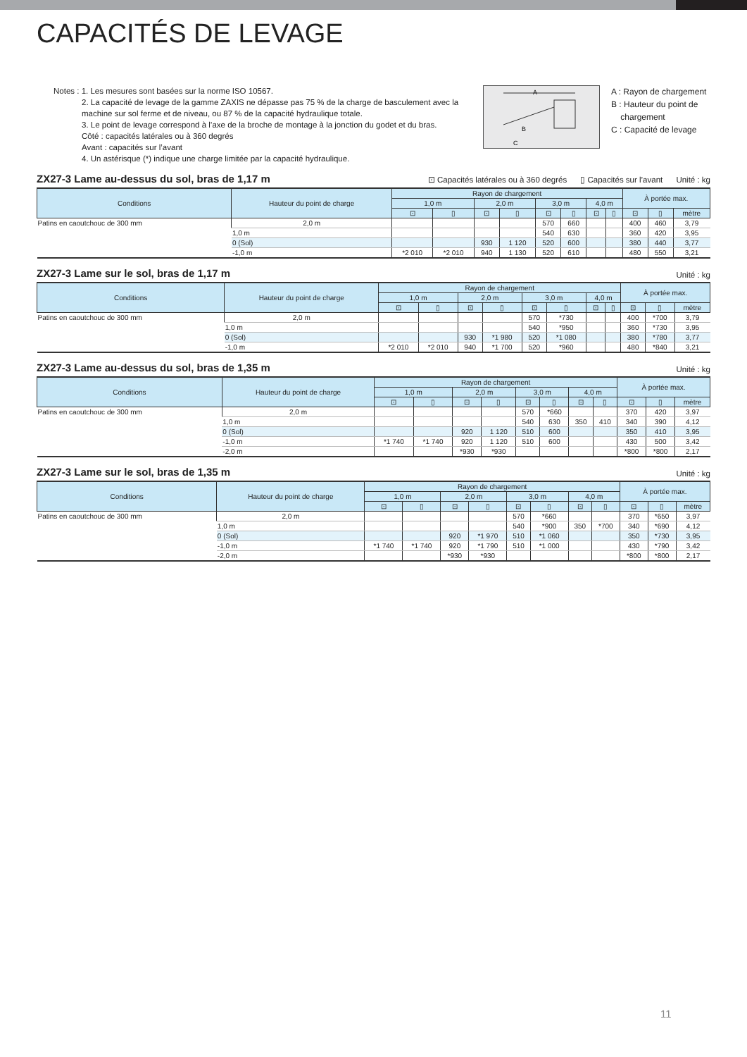CAPACITÉS DE LEVAGE
Notes : 1. Les mesures sont basées sur la norme ISO 10567.
2. La capacité de levage de la gamme ZAXIS ne dépasse pas 75 % de la charge de basculement avec la machine sur sol ferme et de niveau, ou 87 % de la capacité hydraulique totale.
3. Le point de levage correspond à l’axe de la broche de montage à la jonction du godet et du bras.
Côté : capacités latérales ou à 360 degrés
Avant : capacités sur l’avant
4. Un astérisque (*) indique une charge limitée par la capacité hydraulique.
A
B
C
A : Rayon de chargement
B : Hauteur du point de
chargement
C : Capacité de levage
ZX27-3 Lame au-dessus du sol, bras de 1,17 m ⊡ Capacités latérales ou à 360 degrés ▯ Capacités sur l’avant Unité : kg
| Conditions | Hauteur du point de charge | Rayon de chargement | | | | | | | | À portée max. | | |
| --- | --- | --- | --- | --- | --- | --- | --- | --- | --- | --- | --- | --- |
| | | 1,0 m | | 2,0 m | | 3,0 m | | 4,0 m | | | | |
| | | ⊡ | ▯ | ⊡ | ▯ | ⊡ | ▯ | ⊡ | ▯ | ⊡ | ▯ | mètre |
| Patins en caoutchouc de 300 mm | 2,0 m | | | | | 570 | 660 | | | 400 | 460 | 3,79 |
| | 1,0 m | | | | | 540 | 630 | | | 360 | 420 | 3,95 |
| | 0 (Sol) | | | 930 | 1 120 | 520 | 600 | | | 380 | 440 | 3,77 |
| | -1,0 m | *2 010 | *2 010 | 940 | 1 130 | 520 | 610 | | | 480 | 550 | 3,21 |
ZX27-3 Lame sur le sol, bras de 1,17 m Unité : kg
| Conditions | Hauteur du point de charge | Rayon de chargement | | | | | | | | À portée max. | | |
| --- | --- | --- | --- | --- | --- | --- | --- | --- | --- | --- | --- | --- |
| | | 1,0 m | | 2,0 m | | 3,0 m | | 4,0 m | | | | |
| | | ⊡ | ▯ | ⊡ | ▯ | ⊡ | ▯ | ⊡ | ▯ | ⊡ | ▯ | mètre |
| Patins en caoutchouc de 300 mm | 2,0 m | | | | | 570 | *730 | | | 400 | *700 | 3,79 |
| | 1,0 m | | | | | 540 | *950 | | | 360 | *730 | 3,95 |
| | 0 (Sol) | | | 930 | *1 980 | 520 | *1 080 | | | 380 | *780 | 3,77 |
| | -1,0 m | *2 010 | *2 010 | 940 | *1 700 | 520 | *960 | | | 480 | *840 | 3,21 |
ZX27-3 Lame au-dessus du sol, bras de 1,35 m Unité : kg
| Conditions | Hauteur du point de charge | Rayon de chargement | | | | | | | | À portée max. | | |
| --- | --- | --- | --- | --- | --- | --- | --- | --- | --- | --- | --- | --- |
| | | 1,0 m | | 2,0 m | | 3,0 m | | 4,0 m | | | | |
| | | ⊡ | ▯ | ⊡ | ▯ | ⊡ | ▯ | ⊡ | ▯ | ⊡ | ▯ | mètre |
| Patins en caoutchouc de 300 mm | 2,0 m | | | | | 570 | *660 | | | 370 | 420 | 3,97 |
| | 1,0 m | | | | | 540 | 630 | 350 | 410 | 340 | 390 | 4,12 |
| | 0 (Sol) | | | 920 | 1 120 | 510 | 600 | | | 350 | 410 | 3,95 |
| | -1,0 m | *1 740 | *1 740 | 920 | 1 120 | 510 | 600 | | | 430 | 500 | 3,42 |
| | -2,0 m | | | *930 | *930 | | | | | *800 | *800 | 2,17 |
ZX27-3 Lame sur le sol, bras de 1,35 m Unité : kg
| Conditions | Hauteur du point de charge | Rayon de chargement | | | | | | | | À portée max. | | |
| --- | --- | --- | --- | --- | --- | --- | --- | --- | --- | --- | --- | --- |
| | | 1,0 m | | 2,0 m | | 3,0 m | | 4,0 m | | | | |
| | | ⊡ | ▯ | ⊡ | ▯ | ⊡ | ▯ | ⊡ | ▯ | ⊡ | ▯ | mètre |
| Patins en caoutchouc de 300 mm | 2,0 m | | | | | 570 | *660 | | | 370 | *650 | 3,97 |
| | 1,0 m | | | | | 540 | *900 | 350 | *700 | 340 | *690 | 4,12 |
| | 0 (Sol) | | | 920 | *1 970 | 510 | *1 060 | | | 350 | *730 | 3,95 |
| | -1,0 m | *1 740 | *1 740 | 920 | *1 790 | 510 | *1 000 | | | 430 | *790 | 3,42 |
| | -2,0 m | | | *930 | *930 | | | | | *800 | *800 | 2,17 |
11